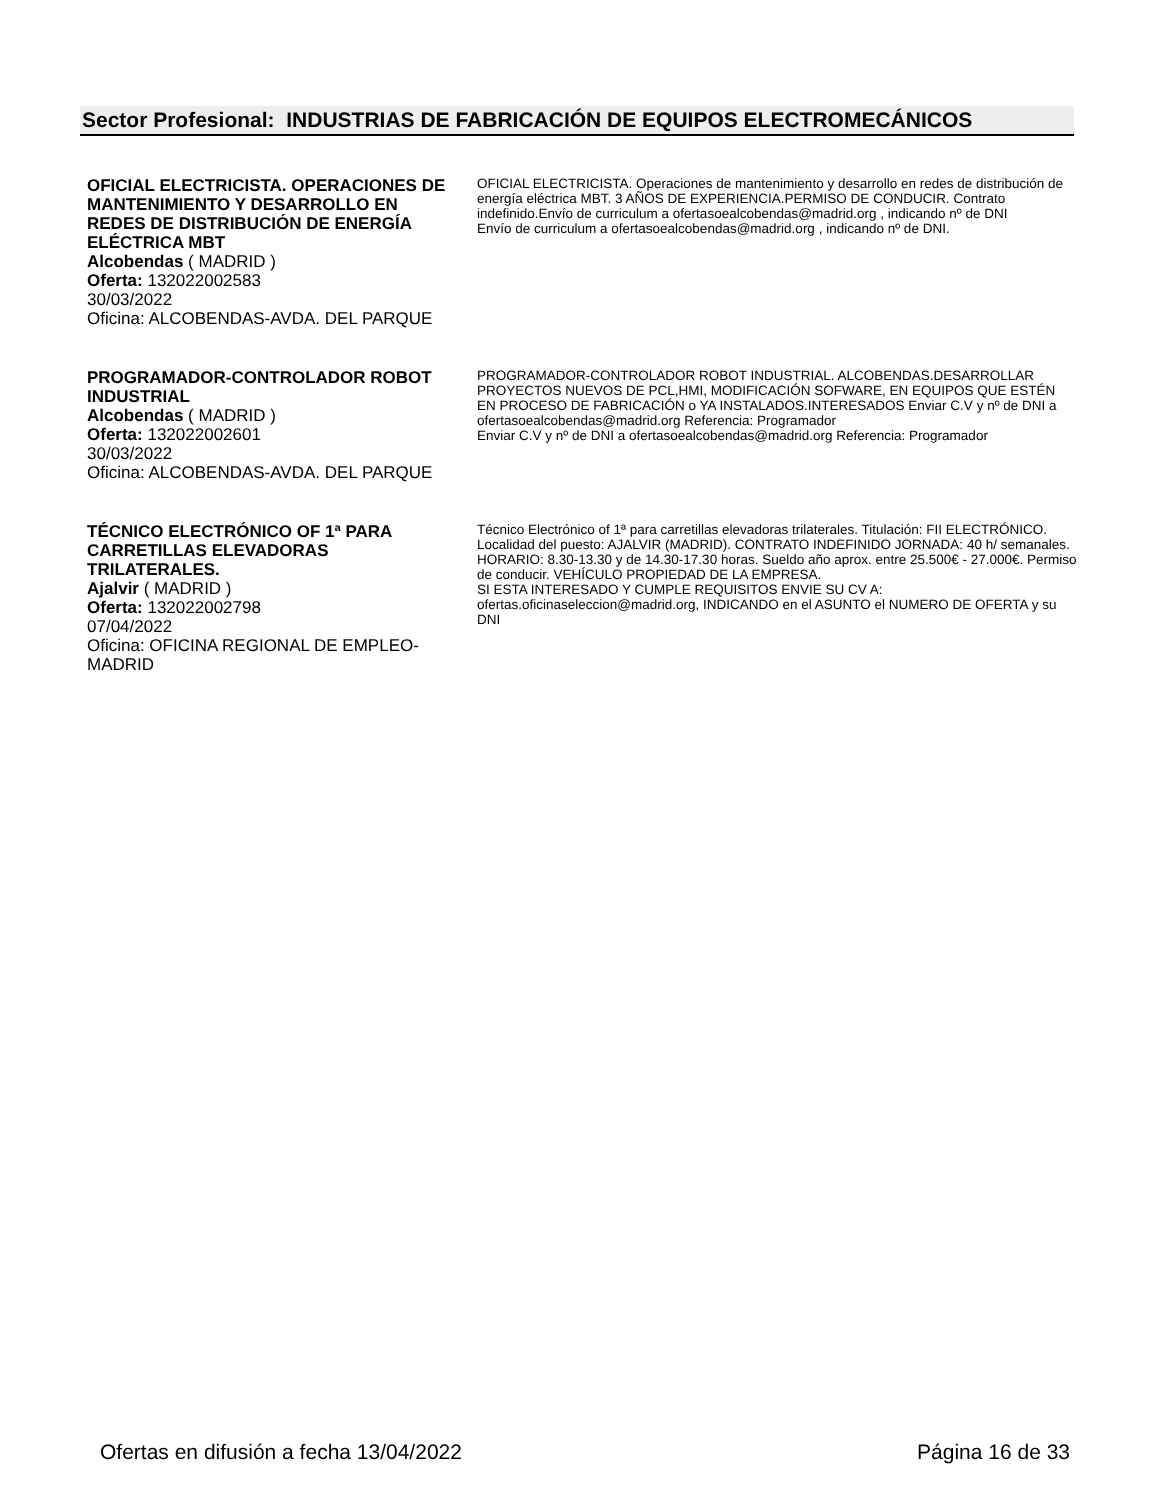Sector Profesional: INDUSTRIAS DE FABRICACIÓN DE EQUIPOS ELECTROMECÁNICOS
OFICIAL ELECTRICISTA. OPERACIONES DE MANTENIMIENTO Y DESARROLLO EN REDES DE DISTRIBUCIÓN DE ENERGÍA ELÉCTRICA MBT
Alcobendas ( MADRID )
Oferta: 132022002583
30/03/2022
Oficina: ALCOBENDAS-AVDA. DEL PARQUE
OFICIAL ELECTRICISTA. Operaciones de mantenimiento y desarrollo en redes de distribución de energía eléctrica MBT. 3 AÑOS DE EXPERIENCIA.PERMISO DE CONDUCIR. Contrato indefinido.Envío de curriculum a ofertasoealcobendas@madrid.org , indicando nº de DNI
Envío de curriculum a ofertasoealcobendas@madrid.org , indicando nº de DNI.
PROGRAMADOR-CONTROLADOR ROBOT INDUSTRIAL
Alcobendas ( MADRID )
Oferta: 132022002601
30/03/2022
Oficina: ALCOBENDAS-AVDA. DEL PARQUE
PROGRAMADOR-CONTROLADOR ROBOT INDUSTRIAL. ALCOBENDAS.DESARROLLAR PROYECTOS NUEVOS DE PCL,HMI, MODIFICACIÓN SOFWARE, EN EQUIPOS QUE ESTÉN EN PROCESO DE FABRICACIÓN o YA INSTALADOS.INTERESADOS Enviar C.V y nº de DNI a ofertasoealcobendas@madrid.org Referencia: Programador
Enviar C.V y nº de DNI a ofertasoealcobendas@madrid.org Referencia: Programador
TÉCNICO ELECTRÓNICO OF 1ª PARA CARRETILLAS ELEVADORAS TRILATERALES.
Ajalvir ( MADRID )
Oferta: 132022002798
07/04/2022
Oficina: OFICINA REGIONAL DE EMPLEO-MADRID
Técnico Electrónico of 1ª para carretillas elevadoras trilaterales. Titulación: FII ELECTRÓNICO. Localidad del puesto: AJALVIR (MADRID). CONTRATO INDEFINIDO JORNADA: 40 h/ semanales. HORARIO: 8.30-13.30 y de 14.30-17.30 horas. Sueldo año aprox. entre 25.500€ - 27.000€. Permiso de conducir. VEHÍCULO PROPIEDAD DE LA EMPRESA.
SI ESTA INTERESADO Y CUMPLE REQUISITOS ENVIE SU CV A: ofertas.oficinaseleccion@madrid.org, INDICANDO en el ASUNTO el NUMERO DE OFERTA y su DNI
Ofertas en difusión a fecha 13/04/2022 Página 16 de 33